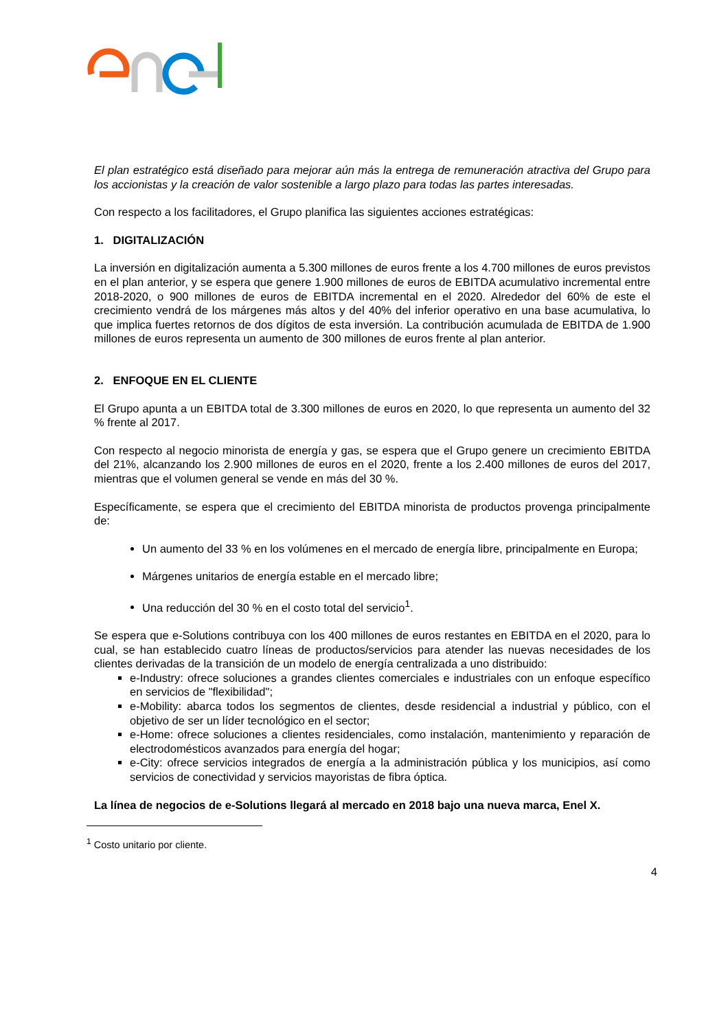El plan estratégico está diseñado para mejorar aún más la entrega de remuneración atractiva del Grupo para los accionistas y la creación de valor sostenible a largo plazo para todas las partes interesadas.
Con respecto a los facilitadores, el Grupo planifica las siguientes acciones estratégicas:
1. DIGITALIZACIÓN
La inversión en digitalización aumenta a 5.300 millones de euros frente a los 4.700 millones de euros previstos en el plan anterior, y se espera que genere 1.900 millones de euros de EBITDA acumulativo incremental entre 2018-2020, o 900 millones de euros de EBITDA incremental en el 2020. Alrededor del 60% de este el crecimiento vendrá de los márgenes más altos y del 40% del inferior operativo en una base acumulativa, lo que implica fuertes retornos de dos dígitos de esta inversión. La contribución acumulada de EBITDA de 1.900 millones de euros representa un aumento de 300 millones de euros frente al plan anterior.
2. ENFOQUE EN EL CLIENTE
El Grupo apunta a un EBITDA total de 3.300 millones de euros en 2020, lo que representa un aumento del 32 % frente al 2017.
Con respecto al negocio minorista de energía y gas, se espera que el Grupo genere un crecimiento EBITDA del 21%, alcanzando los 2.900 millones de euros en el 2020, frente a los 2.400 millones de euros del 2017, mientras que el volumen general se vende en más del 30 %.
Específicamente, se espera que el crecimiento del EBITDA minorista de productos provenga principalmente de:
Un aumento del 33 % en los volúmenes en el mercado de energía libre, principalmente en Europa;
Márgenes unitarios de energía estable en el mercado libre;
Una reducción del 30 % en el costo total del servicio<sup>1</sup>.
Se espera que e-Solutions contribuya con los 400 millones de euros restantes en EBITDA en el 2020, para lo cual, se han establecido cuatro líneas de productos/servicios para atender las nuevas necesidades de los clientes derivadas de la transición de un modelo de energía centralizada a uno distribuido:
e-Industry: ofrece soluciones a grandes clientes comerciales e industriales con un enfoque específico en servicios de "flexibilidad";
e-Mobility: abarca todos los segmentos de clientes, desde residencial a industrial y público, con el objetivo de ser un líder tecnológico en el sector;
e-Home: ofrece soluciones a clientes residenciales, como instalación, mantenimiento y reparación de electrodomésticos avanzados para energía del hogar;
e-City: ofrece servicios integrados de energía a la administración pública y los municipios, así como servicios de conectividad y servicios mayoristas de fibra óptica.
La línea de negocios de e-Solutions llegará al mercado en 2018 bajo una nueva marca, Enel X.
<sup>1</sup> Costo unitario por cliente.
4